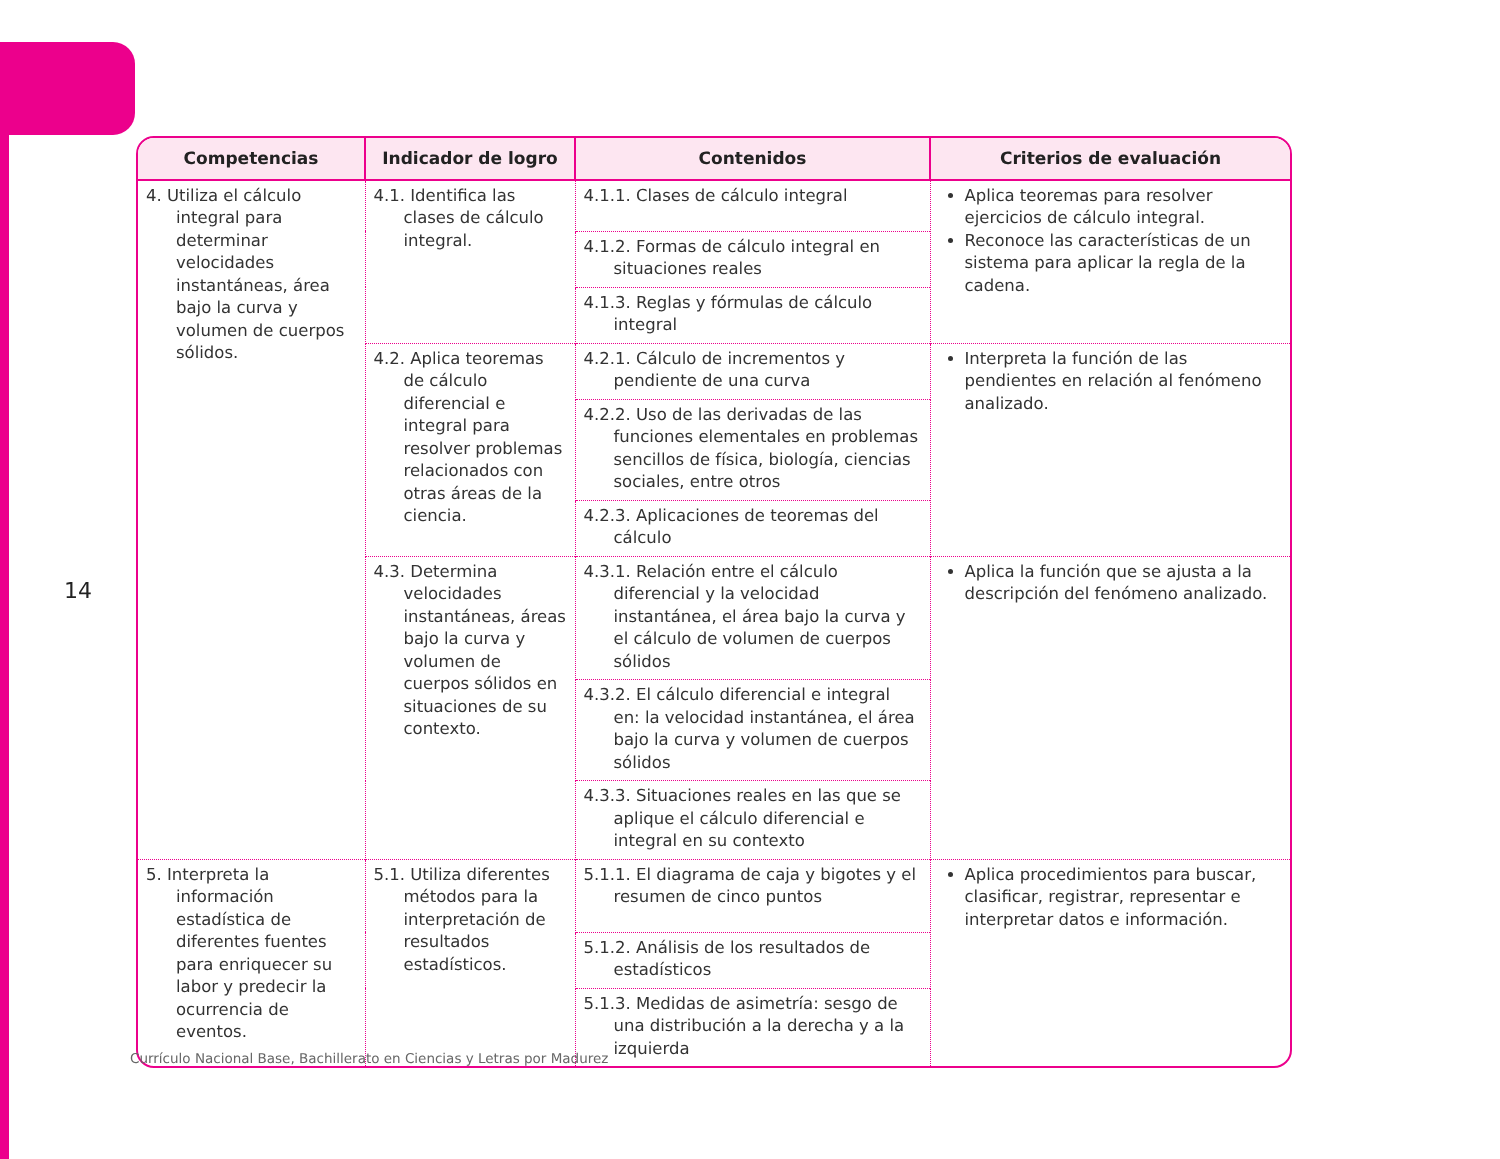14
| Competencias | Indicador de logro | Contenidos | Criterios de evaluación |
| --- | --- | --- | --- |
| 4. Utiliza el cálculo integral para determinar velocidades instantáneas, área bajo la curva y volumen de cuerpos sólidos. | 4.1. Identifica las clases de cálculo integral. | 4.1.1. Clases de cálculo integral | Aplica teoremas para resolver ejercicios de cálculo integral. Reconoce las características de un sistema para aplicar la regla de la cadena. |
| | | 4.1.2. Formas de cálculo integral en situaciones reales | |
| | | 4.1.3. Reglas y fórmulas de cálculo integral | |
| | 4.2. Aplica teoremas de cálculo diferencial e integral para resolver problemas relacionados con otras áreas de la ciencia. | 4.2.1. Cálculo de incrementos y pendiente de una curva | Interpreta la función de las pendientes en relación al fenómeno analizado. |
| | | 4.2.2. Uso de las derivadas de las funciones elementales en problemas sencillos de física, biología, ciencias sociales, entre otros | |
| | | 4.2.3. Aplicaciones de teoremas del cálculo | |
| | 4.3. Determina velocidades instantáneas, áreas bajo la curva y volumen de cuerpos sólidos en situaciones de su contexto. | 4.3.1. Relación entre el cálculo diferencial y la velocidad instantánea, el área bajo la curva y el cálculo de volumen de cuerpos sólidos | Aplica la función que se ajusta a la descripción del fenómeno analizado. |
| | | 4.3.2. El cálculo diferencial e integral en: la velocidad instantánea, el área bajo la curva y volumen de cuerpos sólidos | |
| | | 4.3.3. Situaciones reales en las que se aplique el cálculo diferencial e integral en su contexto | |
| 5. Interpreta la información estadística de diferentes fuentes para enriquecer su labor y predecir la ocurrencia de eventos. | 5.1. Utiliza diferentes métodos para la interpretación de resultados estadísticos. | 5.1.1. El diagrama de caja y bigotes y el resumen de cinco puntos | Aplica procedimientos para buscar, clasificar, registrar, representar e interpretar datos e información. |
| | | 5.1.2. Análisis de los resultados de estadísticos | |
| | | 5.1.3. Medidas de asimetría: sesgo de una distribución a la derecha y a la izquierda | |
Currículo Nacional Base, Bachillerato en Ciencias y Letras por Madurez